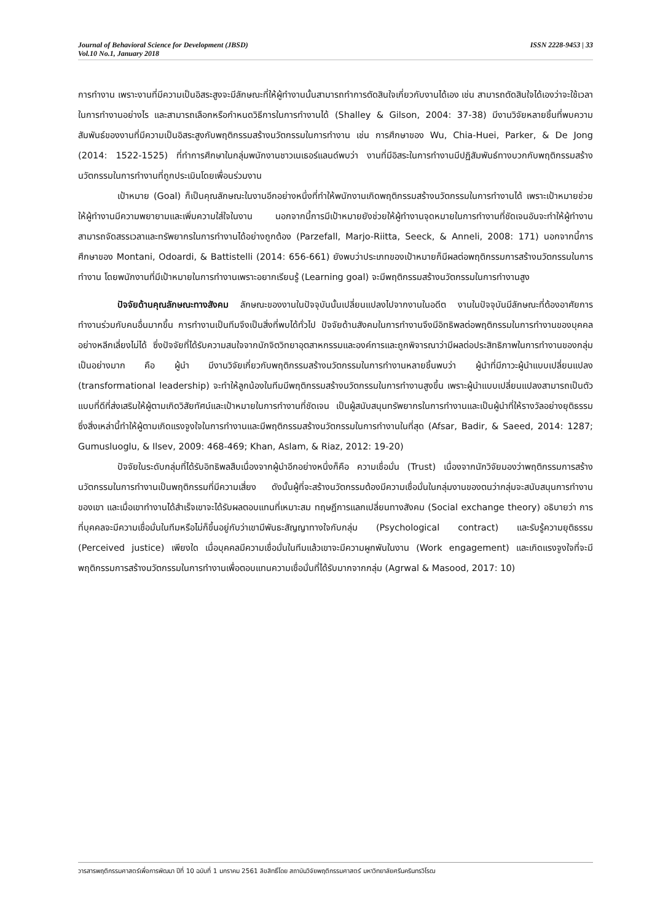Journal of Behavioral Science for Development (JBSD)
Vol.10 No.1, January 2018
ISSN 2228-9453 | 33
การทำงาน เพราะงานที่มีความเป็นอิสระสูงจะมีลักษณะที่ให้ผู้ทำงานนั้นสามารถทำการตัดสินใจเกี่ยวกับงานได้เอง เช่น สามารถตัดสินใจได้เองว่าจะใช้เวลาในการทำงานอย่างไร และสามารถเลือกหรือกำหนดวิธีการในการทำงานได้ (Shalley & Gilson, 2004: 37-38) มีงานวิจัยหลายชิ้นที่พบความสัมพันธ์ของงานที่มีความเป็นอิสระสูงกับพฤติกรรมสร้างนวัตกรรมในการทำงาน เช่น การศึกษาของ Wu, Chia-Huei, Parker, & De Jong (2014: 1522-1525) ที่ทำการศึกษาในกลุ่มพนักงานชาวเนเธอร์แลนด์พบว่า งานที่มีอิสระในการทำงานมีปฏิสัมพันธ์ทางบวกกับพฤติกรรมสร้างนวัตกรรมในการทำงานที่ถูกประเมินโดยเพื่อนร่วมงาน
เป้าหมาย (Goal) ก็เป็นคุณลักษณะในงานอีกอย่างหนึ่งที่ทำให้พนักงานเกิดพฤติกรรมสร้างนวัตกรรมในการทำงานได้ เพราะเป้าหมายช่วยให้ผู้ทำงานมีความพยายามและเพิ่มความใส่ใจในงาน นอกจากนี้การมีเป้าหมายยังช่วยให้ผู้ทำงานจุดหมายในการทำงานที่ชัดเจนอันจะทำให้ผู้ทำงานสามารถจัดสรรเวลาและทรัพยากรในการทำงานได้อย่างถูกต้อง (Parzefall, Marjo-Riitta, Seeck, & Anneli, 2008: 171) นอกจากนี้การศึกษาของ Montani, Odoardi, & Battistelli (2014: 656-661) ยังพบว่าประเภทของเป้าหมายก็มีผลต่อพฤติกรรมการสร้างนวัตกรรมในการทำงาน โดยพนักงานที่มีเป้าหมายในการทำงานเพราะอยากเรียนรู้ (Learning goal) จะมีพฤติกรรมสร้างนวัตกรรมในการทำงานสูง
ปัจจัยด้านคุณลักษณะทางสังคม ลักษณะของงานในปัจจุบันนั้นเปลี่ยนแปลงไปจากงานในอดีต งานในปัจจุบันมีลักษณะที่ต้องอาศัยการทำงานร่วมกับคนอื่นมากขึ้น การทำงานเป็นทีมจึงเป็นสิ่งที่พบได้ทั่วไป ปัจจัยด้านสังคมในการทำงานจึงมีอิทธิพลต่อพฤติกรรมในการทำงานของบุคคลอย่างหลีกเลี่ยงไม่ได้ ซึ่งปัจจัยที่ได้รับความสนใจจากนักจิตวิทยาอุตสาหกรรมและองค์การและถูกพิจารณาว่ามีผลต่อประสิทธิภาพในการทำงานของกลุ่มเป็นอย่างมาก คือ ผู้นำ มีงานวิจัยเกี่ยวกับพฤติกรรมสร้างนวัตกรรมในการทำงานหลายชิ้นพบว่า ผู้นำที่มีภาวะผู้นำแบบเปลี่ยนแปลง (transformational leadership) จะทำให้ลูกน้องในทีมมีพฤติกรรมสร้างนวัตกรรมในการทำงานสูงขึ้น เพราะผู้นำแบบเปลี่ยนแปลงสามารถเป็นตัวแบบที่ดีที่ส่งเสริมให้ผู้ตามเกิดวิสัยทัศน์และเป้าหมายในการทำงานที่ชัดเจน เป็นผู้สนับสนุนทรัพยากรในการทำงานและเป็นผู้นำที่ให้รางวัลอย่างยุติธรรม ซึ่งสิ่งเหล่านี้ทำให้ผู้ตามเกิดแรงจูงใจในการทำงานและมีพฤติกรรมสร้างนวัตกรรมในการทำงานในที่สุด (Afsar, Badir, & Saeed, 2014: 1287; Gumusluoglu, & Ilsev, 2009: 468-469; Khan, Aslam, & Riaz, 2012: 19-20)
ปัจจัยในระดับกลุ่มที่ได้รับอิทธิพลสืบเนื่องจากผู้นำอีกอย่างหนึ่งก็คือ ความเชื่อมั่น (Trust) เนื่องจากนักวิจัยมองว่าพฤติกรรมการสร้างนวัตกรรมในการทำงานเป็นพฤติกรรมที่มีความเสี่ยง ดังนั้นผู้ที่จะสร้างนวัตกรรมต้องมีความเชื่อมั่นในกลุ่มงานของตนว่ากลุ่มจะสนับสนุนการทำงานของเขา และเมื่อเขาทำงานได้สำเร็จเขาจะได้รับผลตอบแทนที่เหมาะสม ทฤษฎีการแลกเปลี่ยนทางสังคม (Social exchange theory) อธิบายว่า การที่บุคคลจะมีความเชื่อมั่นในทีมหรือไม่ก็ขึ้นอยู่กับว่าเขามีพันธะสัญญาทางใจกับกลุ่ม (Psychological contract) และรับรู้ความยุติธรรม (Perceived justice) เพียงใด เมื่อบุคคลมีความเชื่อมั่นในทีมแล้วเขาจะมีความผูกพันในงาน (Work engagement) และเกิดแรงจูงใจที่จะมีพฤติกรรมการสร้างนวัตกรรมในการทำงานเพื่อตอบแทนความเชื่อมั่นที่ได้รับมากจากกลุ่ม (Agrwal & Masood, 2017: 10)
วารสารพฤติกรรมศาสตร์เพื่อการพัฒนา ปีที่ 10 ฉบับที่ 1 มกราคม 2561 ลิขสิทธิ์โดย สถาบันวิจัยพฤติกรรมศาสตร์ มหาวิทยาลัยศรีนครินทรวิโรฒ